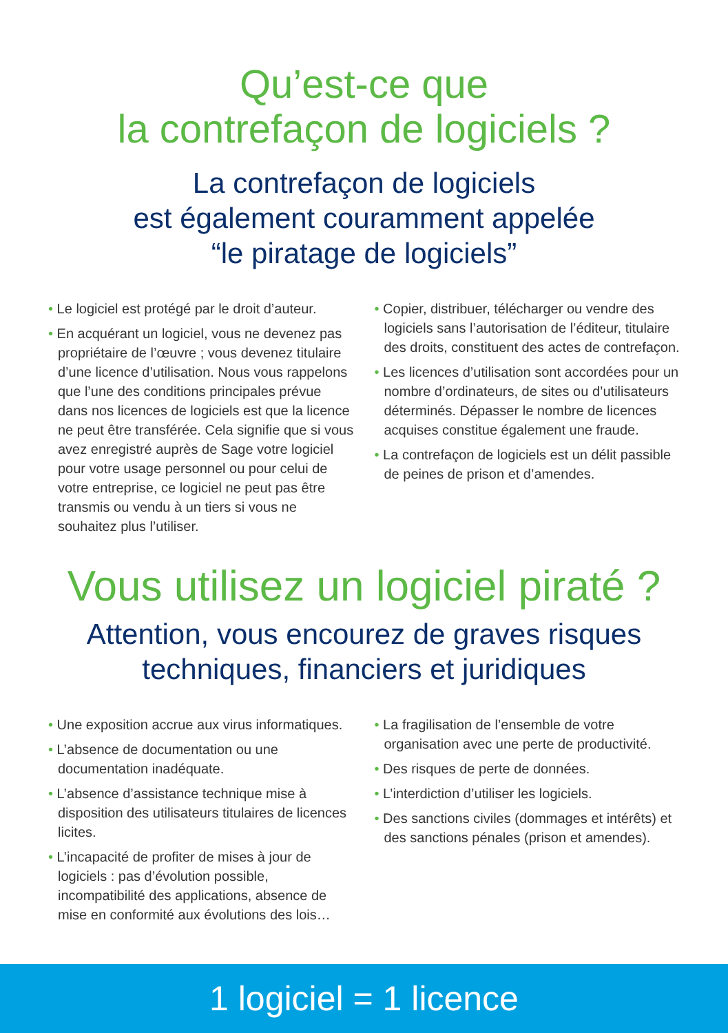Qu’est-ce que
la contrefaçon de logiciels ?
La contrefaçon de logiciels
est également couramment appelée
“le piratage de logiciels”
• Le logiciel est protégé par le droit d’auteur.
• En acquérant un logiciel, vous ne devenez pas propriétaire de l’œuvre ; vous devenez titulaire d’une licence d’utilisation. Nous vous rappelons que l’une des conditions principales prévue dans nos licences de logiciels est que la licence ne peut être transférée. Cela signifie que si vous avez enregistré auprès de Sage votre logiciel pour votre usage personnel ou pour celui de votre entreprise, ce logiciel ne peut pas être transmis ou vendu à un tiers si vous ne souhaitez plus l’utiliser.
• Copier, distribuer, télécharger ou vendre des logiciels sans l’autorisation de l’éditeur, titulaire des droits, constituent des actes de contrefaçon.
• Les licences d’utilisation sont accordées pour un nombre d’ordinateurs, de sites ou d’utilisateurs déterminés. Dépasser le nombre de licences acquises constitue également une fraude.
• La contrefaçon de logiciels est un délit passible de peines de prison et d’amendes.
Vous utilisez un logiciel piraté ?
Attention, vous encourez de graves risques
techniques, financiers et juridiques
• Une exposition accrue aux virus informatiques.
• L’absence de documentation ou une documentation inadéquate.
• L’absence d’assistance technique mise à disposition des utilisateurs titulaires de licences licites.
• L’incapacité de profiter de mises à jour de logiciels : pas d’évolution possible, incompatibilité des applications, absence de mise en conformité aux évolutions des lois…
• La fragilisation de l’ensemble de votre organisation avec une perte de productivité.
• Des risques de perte de données.
• L’interdiction d’utiliser les logiciels.
• Des sanctions civiles (dommages et intérêts) et des sanctions pénales (prison et amendes).
1 logiciel = 1 licence